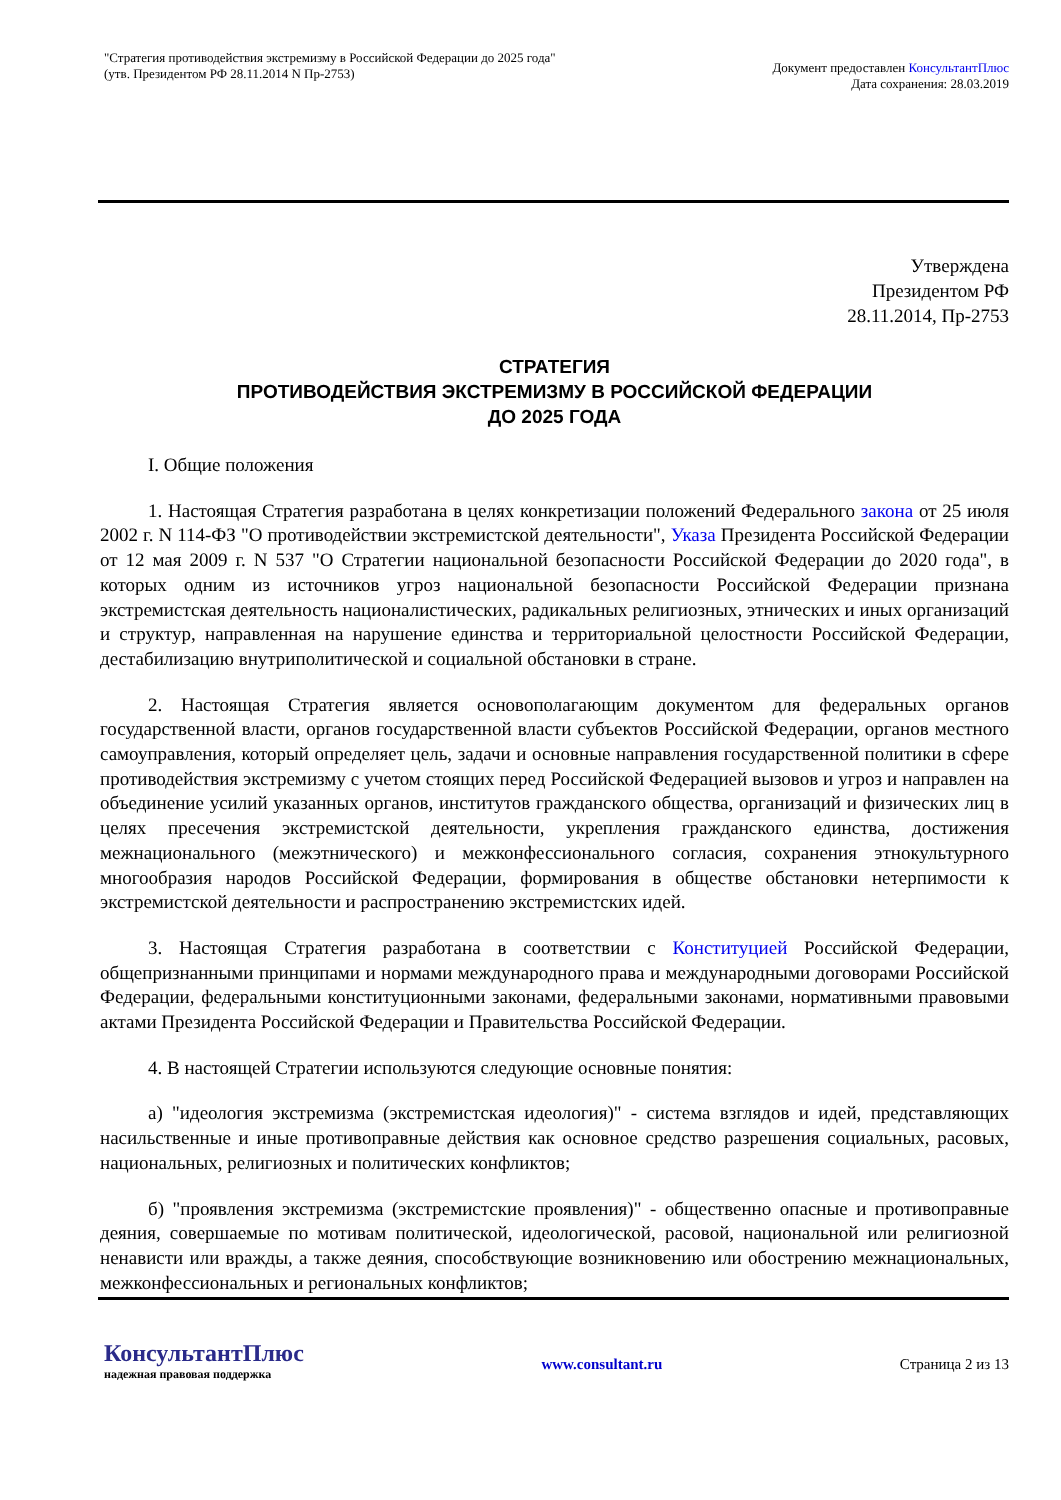"Стратегия противодействия экстремизму в Российской Федерации до 2025 года"
(утв. Президентом РФ 28.11.2014 N Пр-2753)
Документ предоставлен КонсультантПлюс
Дата сохранения: 28.03.2019
Утверждена
Президентом РФ
28.11.2014, Пр-2753
СТРАТЕГИЯ
ПРОТИВОДЕЙСТВИЯ ЭКСТРЕМИЗМУ В РОССИЙСКОЙ ФЕДЕРАЦИИ
ДО 2025 ГОДА
I. Общие положения
1. Настоящая Стратегия разработана в целях конкретизации положений Федерального закона от 25 июля 2002 г. N 114-ФЗ "О противодействии экстремистской деятельности", Указа Президента Российской Федерации от 12 мая 2009 г. N 537 "О Стратегии национальной безопасности Российской Федерации до 2020 года", в которых одним из источников угроз национальной безопасности Российской Федерации признана экстремистская деятельность националистических, радикальных религиозных, этнических и иных организаций и структур, направленная на нарушение единства и территориальной целостности Российской Федерации, дестабилизацию внутриполитической и социальной обстановки в стране.
2. Настоящая Стратегия является основополагающим документом для федеральных органов государственной власти, органов государственной власти субъектов Российской Федерации, органов местного самоуправления, который определяет цель, задачи и основные направления государственной политики в сфере противодействия экстремизму с учетом стоящих перед Российской Федерацией вызовов и угроз и направлен на объединение усилий указанных органов, институтов гражданского общества, организаций и физических лиц в целях пресечения экстремистской деятельности, укрепления гражданского единства, достижения межнационального (межэтнического) и межконфессионального согласия, сохранения этнокультурного многообразия народов Российской Федерации, формирования в обществе обстановки нетерпимости к экстремистской деятельности и распространению экстремистских идей.
3. Настоящая Стратегия разработана в соответствии с Конституцией Российской Федерации, общепризнанными принципами и нормами международного права и международными договорами Российской Федерации, федеральными конституционными законами, федеральными законами, нормативными правовыми актами Президента Российской Федерации и Правительства Российской Федерации.
4. В настоящей Стратегии используются следующие основные понятия:
а) "идеология экстремизма (экстремистская идеология)" - система взглядов и идей, представляющих насильственные и иные противоправные действия как основное средство разрешения социальных, расовых, национальных, религиозных и политических конфликтов;
б) "проявления экстремизма (экстремистские проявления)" - общественно опасные и противоправные деяния, совершаемые по мотивам политической, идеологической, расовой, национальной или религиозной ненависти или вражды, а также деяния, способствующие возникновению или обострению межнациональных, межконфессиональных и региональных конфликтов;
КонсультантПлюс
надежная правовая поддержка
www.consultant.ru Страница 2 из 13